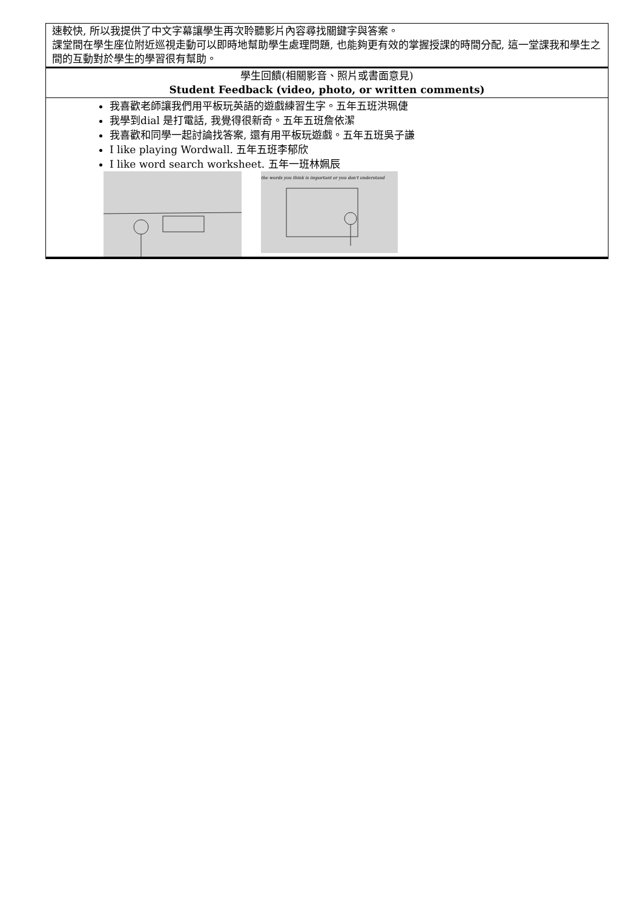| 速較快, 所以我提供了中文字幕讓學生再次聆聽影片內容尋找關鍵字與答案。 課堂間在學生座位附近巡視走動可以即時地幫助學生處理問題, 也能夠更有效的掌握授課的時間分配, 這一堂課我和學生之間的互動對於學生的學習很有幫助。 |
| 學生回饋(相關影音、照片或書面意見) Student Feedback (video, photo, or written comments) |
| 我喜歡老師讓我們用平板玩英語的遊戲練習生字。五年五班洪珮倢 我學到dial 是打電話, 我覺得很新奇。五年五班詹依潔 我喜歡和同學一起討論找答案, 還有用平板玩遊戲。五年五班吳子謙 I like playing Wordwall. 五年五班李郁欣 I like word search worksheet. 五年一班林姵辰 the words you think is important or you don't understand |